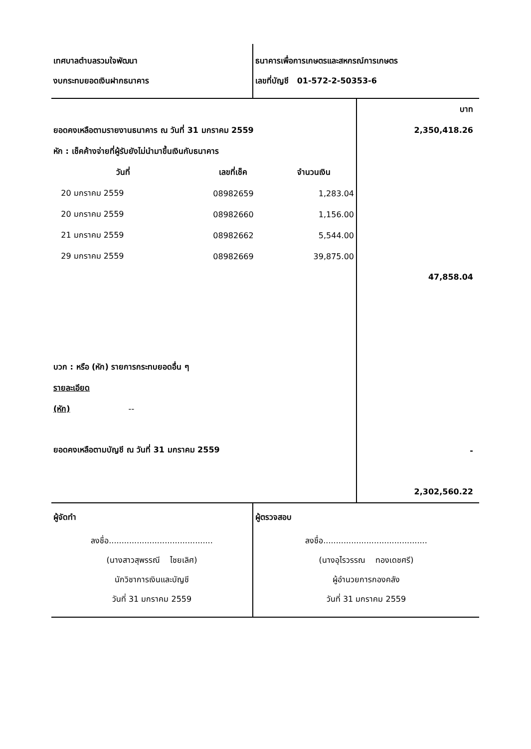เทศบาลตำบลรวมใจพัฒนา
งบกระทบยอดเงินฝากธนาคาร
ธนาคารเพื่อการเกษตรและสหกรณ์การเกษตร
เลขที่บัญชี 01-572-2-50353-6
ยอดคงเหลือตามรายงานธนาคาร ณ วันที่ 31 มกราคม 2559
หัก : เช็คค้างจ่ายที่ผู้รับยังไม่นำมาขึ้นเงินกับธนาคาร
| วันที่ | เลขที่เช็ค | จำนวนเงิน |
| --- | --- | --- |
| 20 มกราคม 2559 | 08982659 | 1,283.04 |
| 20 มกราคม 2559 | 08982660 | 1,156.00 |
| 21 มกราคม 2559 | 08982662 | 5,544.00 |
| 29 มกราคม 2559 | 08982669 | 39,875.00 |
บวก : หรือ (หัก) รายการกระทบยอดอื่น ๆ
รายละเอียด
(หัก) --
ยอดคงเหลือตามบัญชี ณ วันที่ 31 มกราคม 2559
บาท
2,350,418.26
47,858.04
-
2,302,560.22
ผู้จัดทำ
ลงชื่อ.........................................
(นางสาวสุพรรณี ไชยเลิศ)
นักวิชาการเงินและบัญชี
วันที่ 31 มกราคม 2559
ผู้ตรวจสอบ
ลงชื่อ.........................................
(นางอุไรวรรณ ทองเดชศรี)
ผู้อำนวยการกองคลัง
วันที่ 31 มกราคม 2559